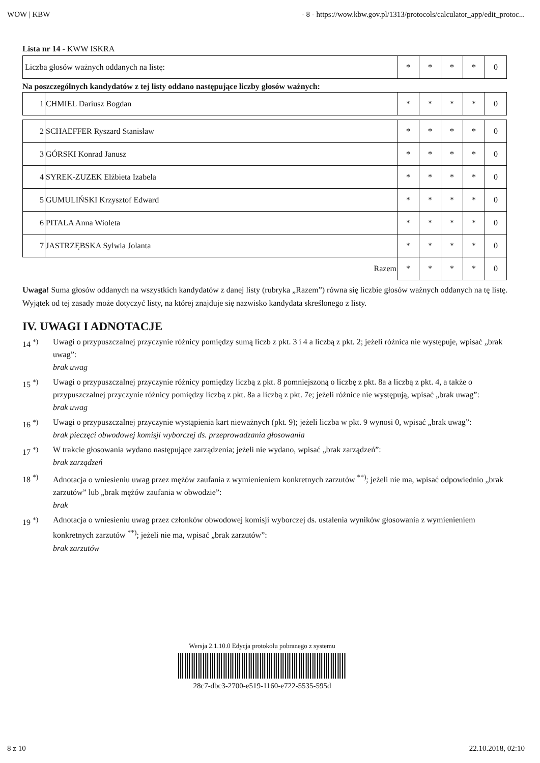WOW | KBW - 8 - https://wow.kbw.gov.pl/1313/protocols/calculator_app/edit_protoc...
Lista nr 14 - KWW ISKRA
| Liczba głosów ważnych oddanych na listę: | * | * | * | * | 0 |
Na poszczególnych kandydatów z tej listy oddano następujące liczby głosów ważnych:
| 1 | CHMIEL Dariusz Bogdan | * | * | * | * | 0 |
| 2 | SCHAEFFER Ryszard Stanisław | * | * | * | * | 0 |
| 3 | GÓRSKI Konrad Janusz | * | * | * | * | 0 |
| 4 | SYREK-ZUZEK Elżbieta Izabela | * | * | * | * | 0 |
| 5 | GUMULIŃSKI Krzysztof Edward | * | * | * | * | 0 |
| 6 | PITALA Anna Wioleta | * | * | * | * | 0 |
| 7 | JASTRZĘBSKA Sylwia Jolanta | * | * | * | * | 0 |
| Razem | | * | * | * | * | 0 |
Uwaga! Suma głosów oddanych na wszystkich kandydatów z danej listy (rubryka „Razem”) równa się liczbie głosów ważnych oddanych na tę listę. Wyjątek od tej zasady może dotyczyć listy, na której znajduje się nazwisko kandydata skreślonego z listy.
IV. UWAGI I ADNOTACJE
14 <sup>*)</sup> Uwagi o przypuszczalnej przyczynie różnicy pomiędzy sumą liczb z pkt. 3 i 4 a liczbą z pkt. 2; jeżeli różnica nie występuje, wpisać „brak uwag”:
brak uwag
15 <sup>*)</sup> Uwagi o przypuszczalnej przyczynie różnicy pomiędzy liczbą z pkt. 8 pomniejszoną o liczbę z pkt. 8a a liczbą z pkt. 4, a także o przypuszczalnej przyczynie różnicy pomiędzy liczbą z pkt. 8a a liczbą z pkt. 7e; jeżeli różnice nie występują, wpisać „brak uwag”:
brak uwag
16 <sup>*)</sup> Uwagi o przypuszczalnej przyczynie wystąpienia kart nieważnych (pkt. 9); jeżeli liczba w pkt. 9 wynosi 0, wpisać „brak uwag”:
brak pieczęci obwodowej komisji wyborczej ds. przeprowadzania głosowania
17 <sup>*)</sup> W trakcie głosowania wydano następujące zarządzenia; jeżeli nie wydano, wpisać „brak zarządzeń”:
brak zarządzeń
18 <sup>*)</sup> Adnotacja o wniesieniu uwag przez mężów zaufania z wymienieniem konkretnych zarzutów <sup>**)</sup>; jeżeli nie ma, wpisać odpowiednio „brak zarzutów” lub „brak mężów zaufania w obwodzie”:
brak
19 <sup>*)</sup> Adnotacja o wniesieniu uwag przez członków obwodowej komisji wyborczej ds. ustalenia wyników głosowania z wymienieniem konkretnych zarzutów <sup>**)</sup>; jeżeli nie ma, wpisać „brak zarzutów”:
brak zarzutów
Wersja 2.1.10.0 Edycja protokołu pobranego z systemu
28c7-dbc3-2700-e519-1160-e722-5535-595d
8 z 10 22.10.2018, 02:10